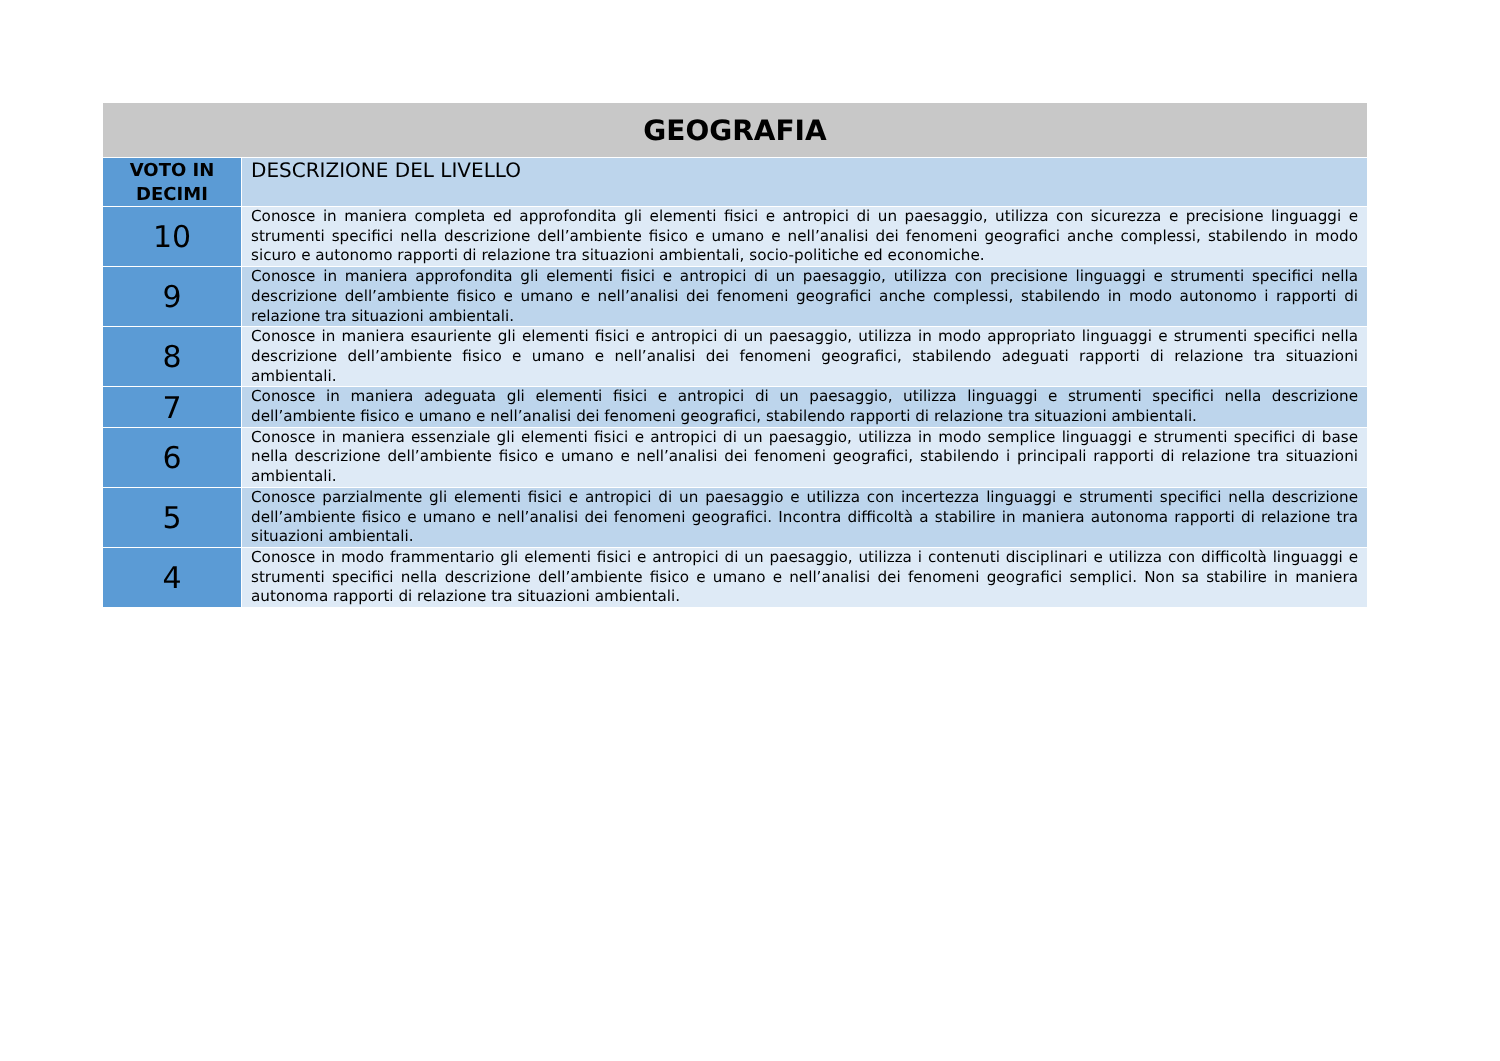| GEOGRAFIA | |
| --- | --- |
| VOTO IN DECIMI | DESCRIZIONE DEL LIVELLO |
| 10 | Conosce in maniera completa ed approfondita gli elementi fisici e antropici di un paesaggio, utilizza con sicurezza e precisione linguaggi e strumenti specifici nella descrizione dell’ambiente fisico e umano e nell’analisi dei fenomeni geografici anche complessi, stabilendo in modo sicuro e autonomo rapporti di relazione tra situazioni ambientali, socio-politiche ed economiche. |
| 9 | Conosce in maniera approfondita gli elementi fisici e antropici di un paesaggio, utilizza con precisione linguaggi e strumenti specifici nella descrizione dell’ambiente fisico e umano e nell’analisi dei fenomeni geografici anche complessi, stabilendo in modo autonomo i rapporti di relazione tra situazioni ambientali. |
| 8 | Conosce in maniera esauriente gli elementi fisici e antropici di un paesaggio, utilizza in modo appropriato linguaggi e strumenti specifici nella descrizione dell’ambiente fisico e umano e nell’analisi dei fenomeni geografici, stabilendo adeguati rapporti di relazione tra situazioni ambientali. |
| 7 | Conosce in maniera adeguata gli elementi fisici e antropici di un paesaggio, utilizza linguaggi e strumenti specifici nella descrizione dell’ambiente fisico e umano e nell’analisi dei fenomeni geografici, stabilendo rapporti di relazione tra situazioni ambientali. |
| 6 | Conosce in maniera essenziale gli elementi fisici e antropici di un paesaggio, utilizza in modo semplice linguaggi e strumenti specifici di base nella descrizione dell’ambiente fisico e umano e nell’analisi dei fenomeni geografici, stabilendo i principali rapporti di relazione tra situazioni ambientali. |
| 5 | Conosce parzialmente gli elementi fisici e antropici di un paesaggio e utilizza con incertezza linguaggi e strumenti specifici nella descrizione dell’ambiente fisico e umano e nell’analisi dei fenomeni geografici. Incontra difficoltà a stabilire in maniera autonoma rapporti di relazione tra situazioni ambientali. |
| 4 | Conosce in modo frammentario gli elementi fisici e antropici di un paesaggio, utilizza i contenuti disciplinari e utilizza con difficoltà linguaggi e strumenti specifici nella descrizione dell’ambiente fisico e umano e nell’analisi dei fenomeni geografici semplici. Non sa stabilire in maniera autonoma rapporti di relazione tra situazioni ambientali. |